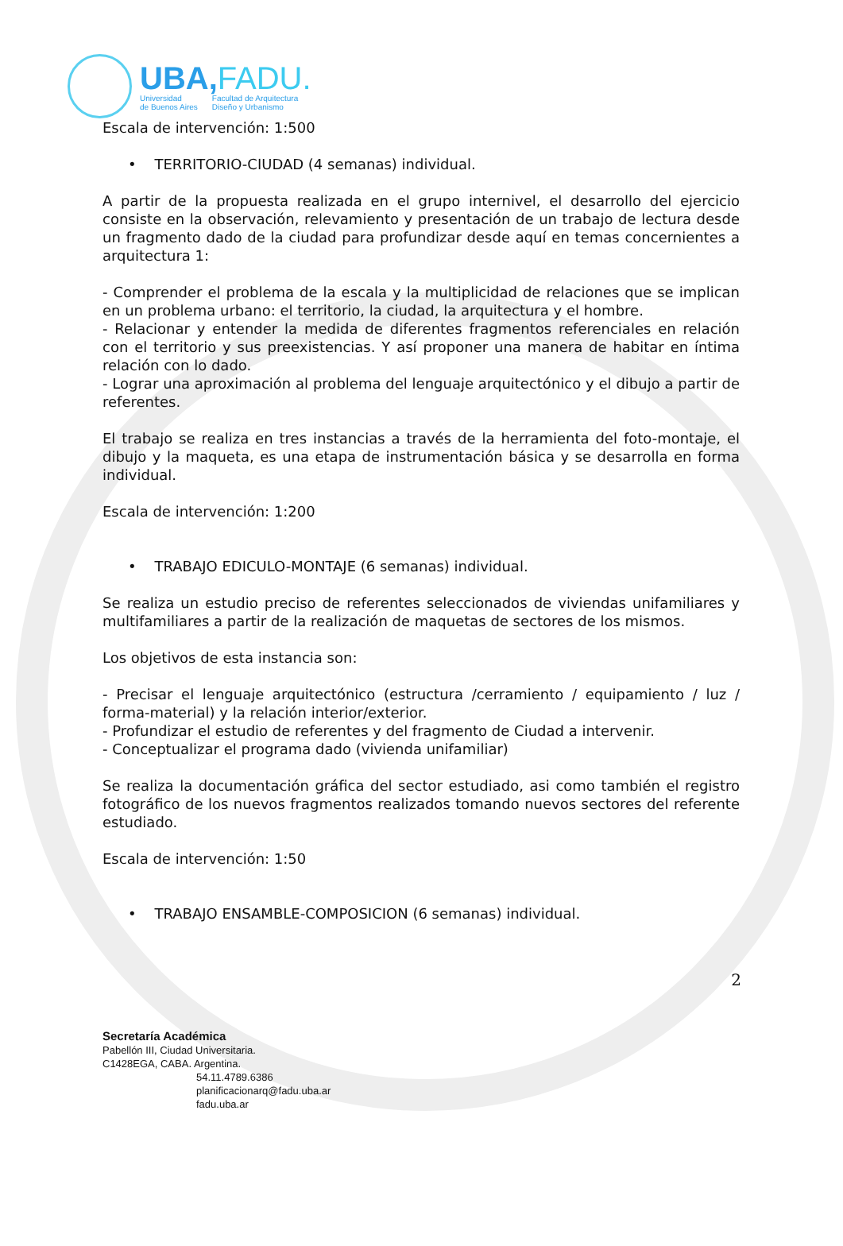UBA,FADU.
Universidad
de Buenos Aires
Facultad de Arquitectura
Diseño y Urbanismo
Escala de intervención: 1:500
• TERRITORIO-CIUDAD (4 semanas) individual.
A partir de la propuesta realizada en el grupo internivel, el desarrollo del ejercicio consiste en la observación, relevamiento y presentación de un trabajo de lectura desde un fragmento dado de la ciudad para profundizar desde aquí en temas concernientes a arquitectura 1:
- Comprender el problema de la escala y la multiplicidad de relaciones que se implican en un problema urbano: el territorio, la ciudad, la arquitectura y el hombre.
- Relacionar y entender la medida de diferentes fragmentos referenciales en relación con el territorio y sus preexistencias. Y así proponer una manera de habitar en íntima relación con lo dado.
- Lograr una aproximación al problema del lenguaje arquitectónico y el dibujo a partir de referentes.
El trabajo se realiza en tres instancias a través de la herramienta del foto-montaje, el dibujo y la maqueta, es una etapa de instrumentación básica y se desarrolla en forma individual.
Escala de intervención: 1:200
• TRABAJO EDICULO-MONTAJE (6 semanas) individual.
Se realiza un estudio preciso de referentes seleccionados de viviendas unifamiliares y multifamiliares a partir de la realización de maquetas de sectores de los mismos.
Los objetivos de esta instancia son:
- Precisar el lenguaje arquitectónico (estructura /cerramiento / equipamiento / luz / forma-material) y la relación interior/exterior.
- Profundizar el estudio de referentes y del fragmento de Ciudad a intervenir.
- Conceptualizar el programa dado (vivienda unifamiliar)
Se realiza la documentación gráfica del sector estudiado, asi como también el registro fotográfico de los nuevos fragmentos realizados tomando nuevos sectores del referente estudiado.
Escala de intervención: 1:50
• TRABAJO ENSAMBLE-COMPOSICION (6 semanas) individual.
2
Secretaría Académica
Pabellón III, Ciudad Universitaria.
C1428EGA, CABA. Argentina.
54.11.4789.6386
planificacionarq@fadu.uba.ar
fadu.uba.ar